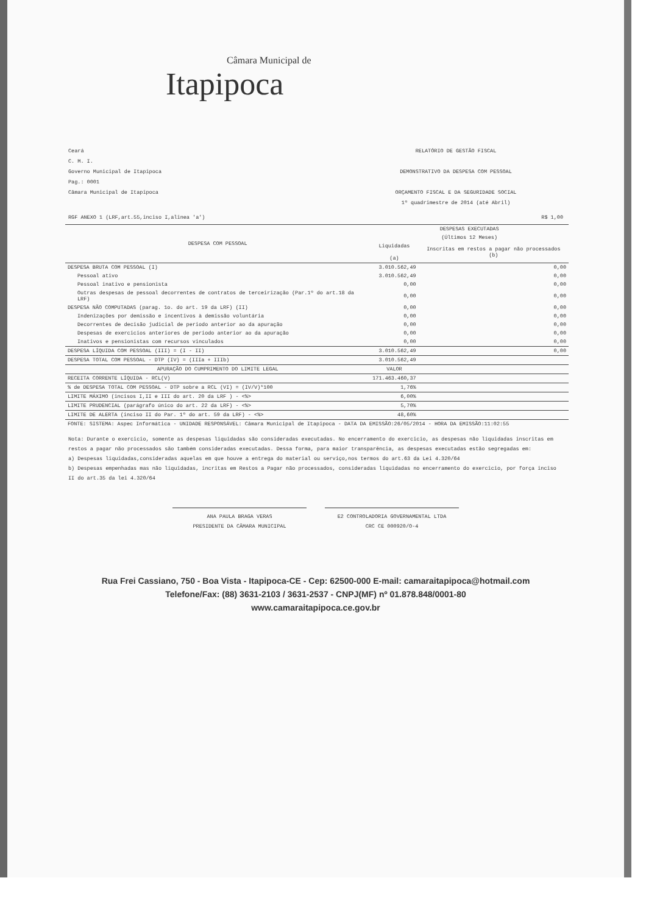Câmara Municipal de
Itapipoca
Ceará
C. M. I.
Governo Municipal de Itapipoca
Pag.: 0001
Câmara Municipal de Itapipoca
RELATÓRIO DE GESTÃO FISCAL
DEMONSTRATIVO DA DESPESA COM PESSOAL
ORÇAMENTO FISCAL E DA SEGURIDADE SOCIAL
1º quadrimestre de 2014 (até Abril)
RGF ANEXO 1 (LRF,art.55,inciso I,alinea 'a') R$ 1,00
| DESPESA COM PESSOAL | DESPESAS EXECUTADAS | |
| --- | --- | --- |
| | (Últimos 12 Meses) | |
| | Liquidadas (a) | Inscritas em restos a pagar não processados (b) |
| DESPESA BRUTA COM PESSOAL (I) | 3.010.562,49 | 0,00 |
| Pessoal ativo | 3.010.562,49 | 0,00 |
| Pessoal inativo e pensionista | 0,00 | 0,00 |
| Outras despesas de pessoal decorrentes de contratos de terceirização (Par.1º do art.18 da LRF) | 0,00 | 0,00 |
| DESPESA NÃO COMPUTADAS (parag. 1o. do art. 19 da LRF) (II) | 0,00 | 0,00 |
| Indenizações por demissão e incentivos à demissão voluntária | 0,00 | 0,00 |
| Decorrentes de decisão judicial de periodo anterior ao da apuração | 0,00 | 0,00 |
| Despesas de exercicios anteriores de periodo anterior ao da apuração | 0,00 | 0,00 |
| Inativos e pensionistas com recursos vinculados | 0,00 | 0,00 |
| DESPESA LÍQUIDA COM PESSOAL (III) = (I - II) | 3.010.562,49 | 0,00 |
| DESPESA TOTAL COM PESSOAL - DTP (IV) = (IIIa + IIIb) | 3.010.562,49 | |
| APURAÇÃO DO CUMPRIMENTO DO LIMITE LEGAL | VALOR | |
| RECEITA CORRENTE LÍQUIDA - RCL(V) | 171.463.460,37 | |
| % de DESPESA TOTAL COM PESSOAL - DTP sobre a RCL (VI) = (IV/V)*100 | 1,76% | |
| LIMITE MÁXIMO (incisos I,II e III do art. 20 da LRF ) - <%> | 6,00% | |
| LIMITE PRUDENCIAL (parágrafo único do art. 22 da LRF) - <%> | 5,70% | |
| LIMITE DE ALERTA (inciso II do Par. 1º do art. 59 da LRF) - <%> | 48,60% | |
| FONTE: SISTEMA: Aspec Informática - UNIDADE RESPONSÁVEL: Câmara Municipal de Itapipoca - DATA DA EMISSÃO:26/05/2014 - HORA DA EMISSÃO:11:02:55 | | |
Nota: Durante o exercicio, somente as despesas liquidadas são consideradas executadas. No encerramento do exercicio, as despesas não liquidadas inscritas em restos a pagar não processados são também consideradas executadas. Dessa forma, para maior transparência, as despesas executadas estão segregadas em:
a) Despesas liquidadas,consideradas aquelas em que houve a entrega do material ou serviço,nos termos do art.63 da Lei 4.320/64
b) Despesas empenhadas mas não liquidadas, incritas em Restos a Pagar não processados, consideradas liquidadas no encerramento do exercicio, por força inciso II do art.35 da lei 4.320/64
ANA PAULA BRAGA VERAS
PRESIDENTE DA CÂMARA MUNICIPAL
E2 CONTROLADORIA GOVERNAMENTAL LTDA
CRC CE 000920/O-4
Rua Frei Cassiano, 750 - Boa Vista - Itapipoca-CE - Cep: 62500-000 E-mail: camaraitapipoca@hotmail.com
Telefone/Fax: (88) 3631-2103 / 3631-2537 - CNPJ(MF) nº 01.878.848/0001-80
www.camaraitapipoca.ce.gov.br